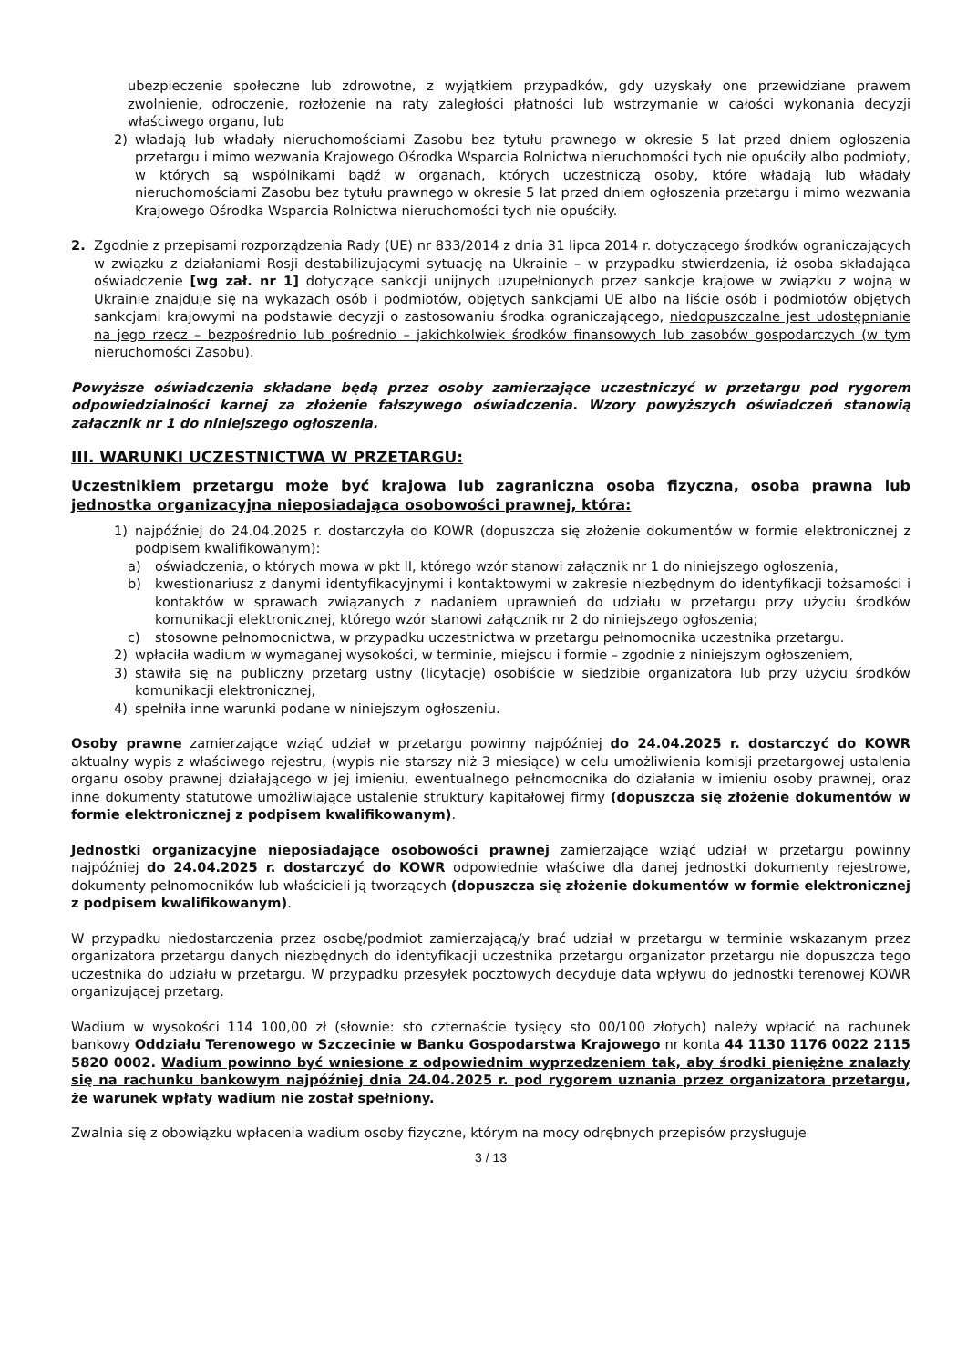ubezpieczenie społeczne lub zdrowotne, z wyjątkiem przypadków, gdy uzyskały one przewidziane prawem zwolnienie, odroczenie, rozłożenie na raty zaległości płatności lub wstrzymanie w całości wykonania decyzji właściwego organu, lub
2) władają lub władały nieruchomościami Zasobu bez tytułu prawnego w okresie 5 lat przed dniem ogłoszenia przetargu i mimo wezwania Krajowego Ośrodka Wsparcia Rolnictwa nieruchomości tych nie opuściły albo podmioty, w których są wspólnikami bądź w organach, których uczestniczą osoby, które władają lub władały nieruchomościami Zasobu bez tytułu prawnego w okresie 5 lat przed dniem ogłoszenia przetargu i mimo wezwania Krajowego Ośrodka Wsparcia Rolnictwa nieruchomości tych nie opuściły.
2. Zgodnie z przepisami rozporządzenia Rady (UE) nr 833/2014 z dnia 31 lipca 2014 r. dotyczącego środków ograniczających w związku z działaniami Rosji destabilizującymi sytuację na Ukrainie – w przypadku stwierdzenia, iż osoba składająca oświadczenie [wg zał. nr 1] dotyczące sankcji unijnych uzupełnionych przez sankcje krajowe w związku z wojną w Ukrainie znajduje się na wykazach osób i podmiotów, objętych sankcjami UE albo na liście osób i podmiotów objętych sankcjami krajowymi na podstawie decyzji o zastosowaniu środka ograniczającego, niedopuszczalne jest udostępnianie na jego rzecz – bezpośrednio lub pośrednio – jakichkolwiek środków finansowych lub zasobów gospodarczych (w tym nieruchomości Zasobu).
Powyższe oświadczenia składane będą przez osoby zamierzające uczestniczyć w przetargu pod rygorem odpowiedzialności karnej za złożenie fałszywego oświadczenia. Wzory powyższych oświadczeń stanowią załącznik nr 1 do niniejszego ogłoszenia.
III. WARUNKI UCZESTNICTWA W PRZETARGU:
Uczestnikiem przetargu może być krajowa lub zagraniczna osoba fizyczna, osoba prawna lub jednostka organizacyjna nieposiadająca osobowości prawnej, która:
1) najpóźniej do 24.04.2025 r. dostarczyła do KOWR (dopuszcza się złożenie dokumentów w formie elektronicznej z podpisem kwalifikowanym):
a) oświadczenia, o których mowa w pkt II, którego wzór stanowi załącznik nr 1 do niniejszego ogłoszenia,
b) kwestionariusz z danymi identyfikacyjnymi i kontaktowymi w zakresie niezbędnym do identyfikacji tożsamości i kontaktów w sprawach związanych z nadaniem uprawnień do udziału w przetargu przy użyciu środków komunikacji elektronicznej, którego wzór stanowi załącznik nr 2 do niniejszego ogłoszenia;
c) stosowne pełnomocnictwa, w przypadku uczestnictwa w przetargu pełnomocnika uczestnika przetargu.
2) wpłaciła wadium w wymaganej wysokości, w terminie, miejscu i formie – zgodnie z niniejszym ogłoszeniem,
3) stawiła się na publiczny przetarg ustny (licytację) osobiście w siedzibie organizatora lub przy użyciu środków komunikacji elektronicznej,
4) spełniła inne warunki podane w niniejszym ogłoszeniu.
Osoby prawne zamierzające wziąć udział w przetargu powinny najpóźniej do 24.04.2025 r. dostarczyć do KOWR aktualny wypis z właściwego rejestru, (wypis nie starszy niż 3 miesiące) w celu umożliwienia komisji przetargowej ustalenia organu osoby prawnej działającego w jej imieniu, ewentualnego pełnomocnika do działania w imieniu osoby prawnej, oraz inne dokumenty statutowe umożliwiające ustalenie struktury kapitałowej firmy (dopuszcza się złożenie dokumentów w formie elektronicznej z podpisem kwalifikowanym).
Jednostki organizacyjne nieposiadające osobowości prawnej zamierzające wziąć udział w przetargu powinny najpóźniej do 24.04.2025 r. dostarczyć do KOWR odpowiednie właściwe dla danej jednostki dokumenty rejestrowe, dokumenty pełnomocników lub właścicieli ją tworzących (dopuszcza się złożenie dokumentów w formie elektronicznej z podpisem kwalifikowanym).
W przypadku niedostarczenia przez osobę/podmiot zamierzającą/y brać udział w przetargu w terminie wskazanym przez organizatora przetargu danych niezbędnych do identyfikacji uczestnika przetargu organizator przetargu nie dopuszcza tego uczestnika do udziału w przetargu. W przypadku przesyłek pocztowych decyduje data wpływu do jednostki terenowej KOWR organizującej przetarg.
Wadium w wysokości 114 100,00 zł (słownie: sto czternaście tysięcy sto 00/100 złotych) należy wpłacić na rachunek bankowy Oddziału Terenowego w Szczecinie w Banku Gospodarstwa Krajowego nr konta 44 1130 1176 0022 2115 5820 0002. Wadium powinno być wniesione z odpowiednim wyprzedzeniem tak, aby środki pieniężne znalazły się na rachunku bankowym najpóźniej dnia 24.04.2025 r. pod rygorem uznania przez organizatora przetargu, że warunek wpłaty wadium nie został spełniony.
Zwalnia się z obowiązku wpłacenia wadium osoby fizyczne, którym na mocy odrębnych przepisów przysługuje
3 / 13